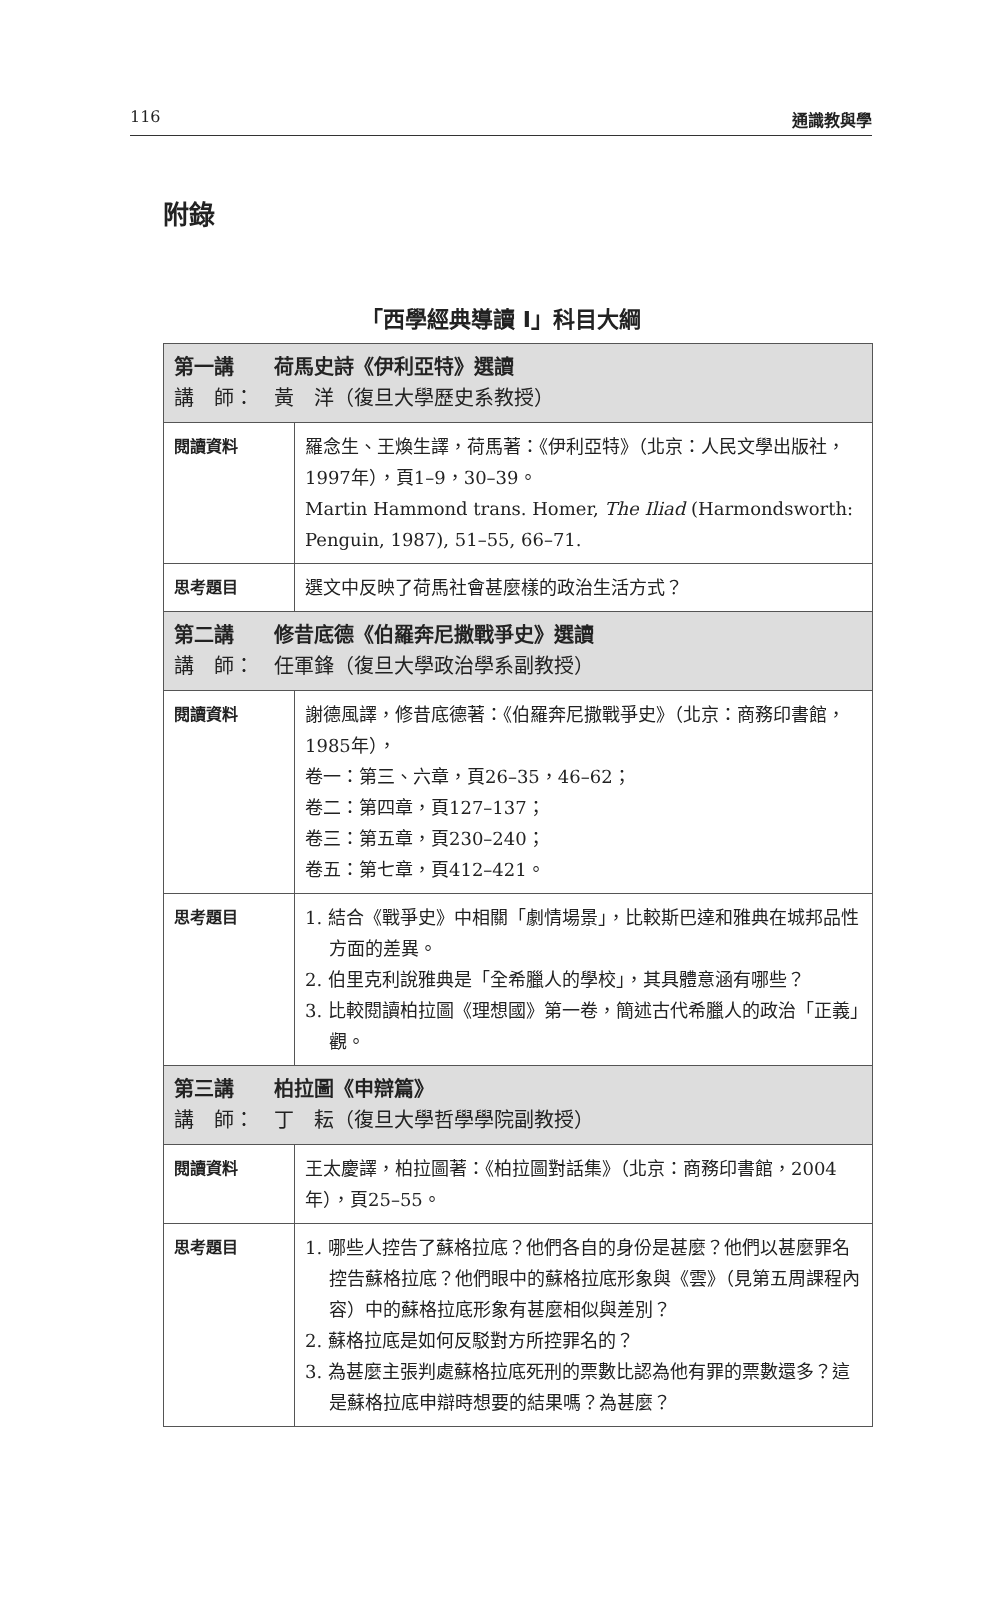116 通識教與學
附錄
「西學經典導讀 I」科目大綱
| 第一講 荷馬史詩《伊利亞特》選讀 講 師： 黃 洋（復旦大學歷史系教授） | |
| 閱讀資料 | 羅念生、王煥生譯，荷馬著：《伊利亞特》（北京：人民文學出版社，1997年），頁1–9，30–39。 Martin Hammond trans. Homer, The Iliad (Harmondsworth: Penguin, 1987), 51–55, 66–71. |
| 思考題目 | 選文中反映了荷馬社會甚麼樣的政治生活方式？ |
| 第二講 修昔底德《伯羅奔尼撒戰爭史》選讀 講 師： 任軍鋒（復旦大學政治學系副教授） | |
| 閱讀資料 | 謝德風譯，修昔底德著：《伯羅奔尼撒戰爭史》（北京：商務印書館，1985年）， 卷一：第三、六章，頁26–35，46–62； 卷二：第四章，頁127–137； 卷三：第五章，頁230–240； 卷五：第七章，頁412–421。 |
| 思考題目 | 1. 結合《戰爭史》中相關「劇情場景」，比較斯巴達和雅典在城邦品性方面的差異。 2. 伯里克利說雅典是「全希臘人的學校」，其具體意涵有哪些？ 3. 比較閱讀柏拉圖《理想國》第一卷，簡述古代希臘人的政治「正義」觀。 |
| 第三講 柏拉圖《申辯篇》 講 師： 丁 耘（復旦大學哲學學院副教授） | |
| 閱讀資料 | 王太慶譯，柏拉圖著：《柏拉圖對話集》（北京：商務印書館，2004年），頁25–55。 |
| 思考題目 | 1. 哪些人控告了蘇格拉底？他們各自的身份是甚麼？他們以甚麼罪名控告蘇格拉底？他們眼中的蘇格拉底形象與《雲》（見第五周課程內容）中的蘇格拉底形象有甚麼相似與差別？ 2. 蘇格拉底是如何反駁對方所控罪名的？ 3. 為甚麼主張判處蘇格拉底死刑的票數比認為他有罪的票數還多？這是蘇格拉底申辯時想要的結果嗎？為甚麼？ |